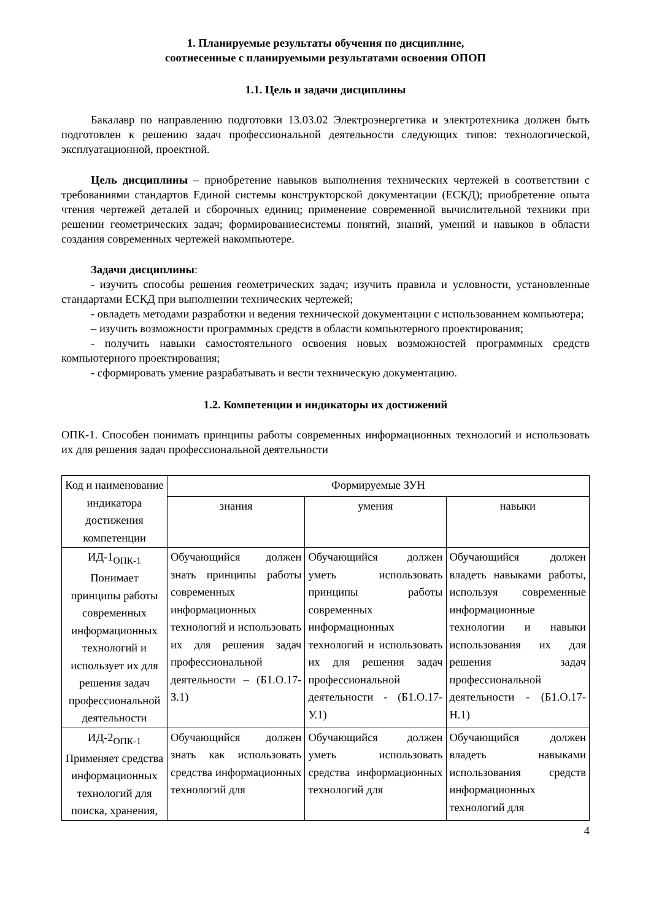1. Планируемые результаты обучения по дисциплине,
соотнесенные с планируемыми результатами освоения ОПОП
1.1. Цель и задачи дисциплины
Бакалавр по направлению подготовки 13.03.02 Электроэнергетика и электротехника должен быть подготовлен к решению задач профессиональной деятельности следующих типов: технологической, эксплуатационной, проектной.
Цель дисциплины – приобретение навыков выполнения технических чертежей в соответствии с требованиями стандартов Единой системы конструкторской документации (ЕСКД); приобретение опыта чтения чертежей деталей и сборочных единиц; применение современной вычислительной техники при решении геометрических задач; формированиесистемы понятий, знаний, умений и навыков в области создания современных чертежей накомпьютере.
Задачи дисциплины:
- изучить способы решения геометрических задач; изучить правила и условности, установленные стандартами ЕСКД при выполнении технических чертежей;
- овладеть методами разработки и ведения технической документации с использованием компьютера;
– изучить возможности программных средств в области компьютерного проектирования;
- получить навыки самостоятельного освоения новых возможностей программных средств компьютерного проектирования;
- сформировать умение разрабатывать и вести техническую документацию.
1.2. Компетенции и индикаторы их достижений
ОПК-1. Способен понимать принципы работы современных информационных технологий и использовать их для решения задач профессиональной деятельности
| Код и наименование индикатора достижения компетенции | Формируемые ЗУН | | |
| --- | --- | --- | --- |
| | знания | умения | навыки |
| ИД-1<sub>ОПК-1</sub> Понимает принципы работы современных информационных технологий и использует их для решения задач профессиональной деятельности | Обучающийся должен знать принципы работы современных информационных технологий и использовать их для решения задач профессиональной деятельности – (Б1.О.17-З.1) | Обучающийся должен уметь использовать принципы работы современных информационных технологий и использовать их для решения задач профессиональной деятельности - (Б1.О.17-У.1) | Обучающийся должен владеть навыками работы, используя современные информационные технологии и навыки использования их для решения задач профессиональной деятельности - (Б1.О.17-Н.1) |
| ИД-2<sub>ОПК-1</sub> Применяет средства информационных технологий для поиска, хранения, | Обучающийся должен знать как использовать средства информационных технологий для | Обучающийся должен уметь использовать средства информационных технологий для | Обучающийся должен владеть навыками использования средств информационных технологий для |
4